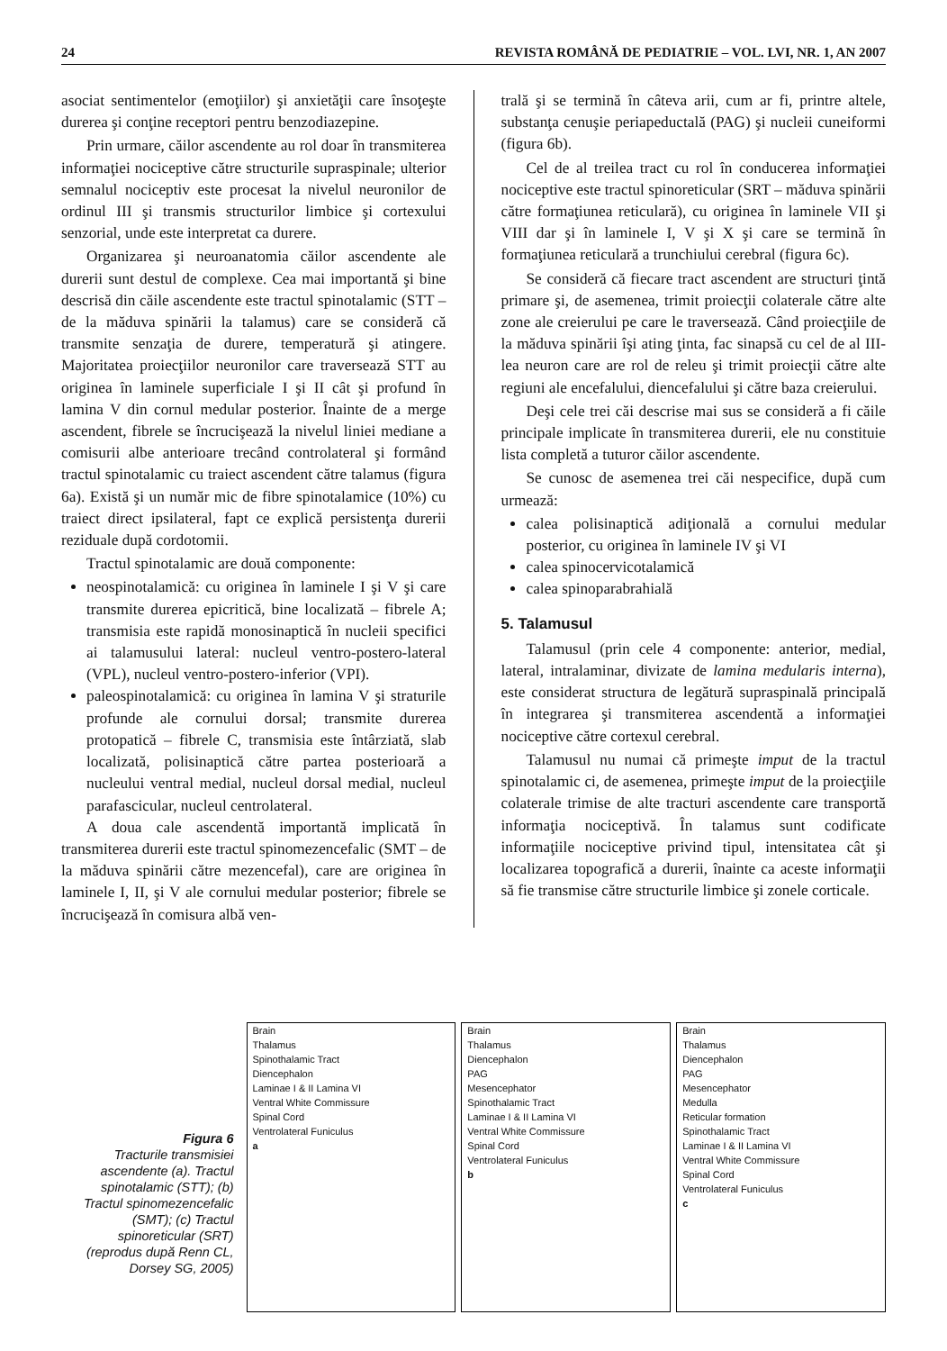24 REVISTA ROMÂNĂ DE PEDIATRIE – VOL. LVI, NR. 1, AN 2007
asociat sentimentelor (emoţiilor) şi anxietăţii care însoţeşte durerea şi conţine receptori pentru benzodiazepine.
Prin urmare, căilor ascendente au rol doar în transmiterea informaţiei nociceptive către structurile supraspinale; ulterior semnalul nociceptiv este procesat la nivelul neuronilor de ordinul III şi transmis structurilor limbice şi cortexului senzorial, unde este interpretat ca durere.
Organizarea şi neuroanatomia căilor ascendente ale durerii sunt destul de complexe. Cea mai importantă şi bine descrisă din căile ascendente este tractul spinotalamic (STT – de la măduva spinării la talamus) care se consideră că transmite senzaţia de durere, temperatură şi atingere. Majoritatea proiecţiilor neuronilor care traversează STT au originea în laminele superficiale I şi II cât şi profund în lamina V din cornul medular posterior. Înainte de a merge ascendent, fibrele se încrucişează la nivelul liniei mediane a comisurii albe anterioare trecând controlateral şi formând tractul spinotalamic cu traiect ascendent către talamus (figura 6a). Există şi un număr mic de fibre spinotalamice (10%) cu traiect direct ipsilateral, fapt ce explică persistenţa durerii reziduale după cordotomii.
Tractul spinotalamic are două componente:
neospinotalamică: cu originea în laminele I şi V şi care transmite durerea epicritică, bine localizată – fibrele A; transmisia este rapidă monosinaptică în nucleii specifici ai talamusului lateral: nucleul ventro-postero-lateral (VPL), nucleul ventro-postero-inferior (VPI).
paleospinotalamică: cu originea în lamina V şi straturile profunde ale cornului dorsal; transmite durerea protopatică – fibrele C, transmisia este întârziată, slab localizată, polisinaptică către partea posterioară a nucleului ventral medial, nucleul dorsal medial, nucleul parafascicular, nucleul centrolateral.
A doua cale ascendentă importantă implicată în transmiterea durerii este tractul spinomezencefalic (SMT – de la măduva spinării către mezencefal), care are originea în laminele I, II, şi V ale cornului medular posterior; fibrele se încrucişează în comisura albă ven-
trală şi se termină în câteva arii, cum ar fi, printre altele, substanţa cenuşie periapeductală (PAG) şi nucleii cuneiformi (figura 6b).
Cel de al treilea tract cu rol în conducerea informaţiei nociceptive este tractul spinoreticular (SRT – măduva spinării către formaţiunea reticulară), cu originea în laminele VII şi VIII dar şi în laminele I, V şi X şi care se termină în formaţiunea reticulară a trunchiului cerebral (figura 6c).
Se consideră că fiecare tract ascendent are structuri ţintă primare şi, de asemenea, trimit proiecţii colaterale către alte zone ale creierului pe care le traversează. Când proiecţiile de la măduva spinării îşi ating ţinta, fac sinapsă cu cel de al III-lea neuron care are rol de releu şi trimit proiecţii către alte regiuni ale encefalului, diencefalului şi către baza creierului.
Deşi cele trei căi descrise mai sus se consideră a fi căile principale implicate în transmiterea durerii, ele nu constituie lista completă a tuturor căilor ascendente.
Se cunosc de asemenea trei căi nespecifice, după cum urmează:
calea polisinaptică adiţională a cornului medular posterior, cu originea în laminele IV şi VI
calea spinocervicotalamică
calea spinoparabrahială
5. Talamusul
Talamusul (prin cele 4 componente: anterior, medial, lateral, intralaminar, divizate de lamina medularis interna), este considerat structura de legătură supraspinală principală în integrarea şi transmiterea ascendentă a informaţiei nociceptive către cortexul cerebral.
Talamusul nu numai că primeşte imput de la tractul spinotalamic ci, de asemenea, primeşte imput de la proiecţiile colaterale trimise de alte tracturi ascendente care transportă informaţia nociceptivă. În talamus sunt codificate informaţiile nociceptive privind tipul, intensitatea cât şi localizarea topografică a durerii, înainte ca aceste informaţii să fie transmise către structurile limbice şi zonele corticale.
Figura 6
Tracturile transmisiei ascendente (a). Tractul spinotalamic (STT); (b) Tractul spinomezencefalic (SMT); (c) Tractul spinoreticular (SRT) (reprodus după Renn CL, Dorsey SG, 2005)
Brain
Thalamus
Spinothalamic Tract
Diencephalon
Laminae I & II Lamina VI
Ventral White Commissure
Spinal Cord
Ventrolateral Funiculus
a
Brain
Thalamus
Diencephalon
PAG
Mesencephator
Spinothalamic Tract
Laminae I & II Lamina VI
Ventral White Commissure
Spinal Cord
Ventrolateral Funiculus
b
Brain
Thalamus
Diencephalon
PAG
Mesencephator
Medulla
Reticular formation
Spinothalamic Tract
Laminae I & II Lamina VI
Ventral White Commissure
Spinal Cord
Ventrolateral Funiculus
c